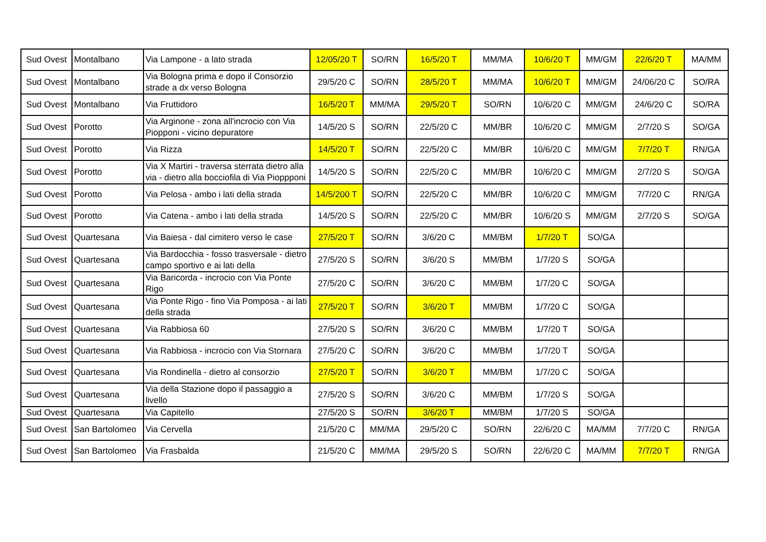| Sud Ovest | Montalbano | Via Lampone - a lato strada | 12/05/20 T | SO/RN | 16/5/20 T | MM/MA | 10/6/20 T | MM/GM | 22/6/20 T | MA/MM |
| Sud Ovest | Montalbano | Via Bologna prima e dopo il Consorzio strade a dx verso Bologna | 29/5/20 C | SO/RN | 28/5/20 T | MM/MA | 10/6/20 T | MM/GM | 24/06/20 C | SO/RA |
| Sud Ovest | Montalbano | Via Fruttidoro | 16/5/20 T | MM/MA | 29/5/20 T | SO/RN | 10/6/20 C | MM/GM | 24/6/20 C | SO/RA |
| Sud Ovest | Porotto | Via Arginone - zona all'incrocio con Via Piopponi - vicino depuratore | 14/5/20 S | SO/RN | 22/5/20 C | MM/BR | 10/6/20 C | MM/GM | 2/7/20 S | SO/GA |
| Sud Ovest | Porotto | Via Rizza | 14/5/20 T | SO/RN | 22/5/20 C | MM/BR | 10/6/20 C | MM/GM | 7/7/20 T | RN/GA |
| Sud Ovest | Porotto | Via X Martiri - traversa sterrata dietro alla via - dietro alla bocciofila di Via Pioppponi | 14/5/20 S | SO/RN | 22/5/20 C | MM/BR | 10/6/20 C | MM/GM | 2/7/20 S | SO/GA |
| Sud Ovest | Porotto | Via Pelosa - ambo i lati della strada | 14/5/200 T | SO/RN | 22/5/20 C | MM/BR | 10/6/20 C | MM/GM | 7/7/20 C | RN/GA |
| Sud Ovest | Porotto | Via Catena - ambo i lati della strada | 14/5/20 S | SO/RN | 22/5/20 C | MM/BR | 10/6/20 S | MM/GM | 2/7/20 S | SO/GA |
| Sud Ovest | Quartesana | Via Baiesa - dal cimitero verso le case | 27/5/20 T | SO/RN | 3/6/20 C | MM/BM | 1/7/20 T | SO/GA | | |
| Sud Ovest | Quartesana | Via Bardocchia - fosso trasversale - dietro campo sportivo e ai lati della | 27/5/20 S | SO/RN | 3/6/20 S | MM/BM | 1/7/20 S | SO/GA | | |
| Sud Ovest | Quartesana | Via Baricorda - incrocio con Via Ponte Rigo | 27/5/20 C | SO/RN | 3/6/20 C | MM/BM | 1/7/20 C | SO/GA | | |
| Sud Ovest | Quartesana | Via Ponte Rigo - fino Via Pomposa - ai lati della strada | 27/5/20 T | SO/RN | 3/6/20 T | MM/BM | 1/7/20 C | SO/GA | | |
| Sud Ovest | Quartesana | Via Rabbiosa 60 | 27/5/20 S | SO/RN | 3/6/20 C | MM/BM | 1/7/20 T | SO/GA | | |
| Sud Ovest | Quartesana | Via Rabbiosa - incrocio con Via Stornara | 27/5/20 C | SO/RN | 3/6/20 C | MM/BM | 1/7/20 T | SO/GA | | |
| Sud Ovest | Quartesana | Via Rondinella - dietro al consorzio | 27/5/20 T | SO/RN | 3/6/20 T | MM/BM | 1/7/20 C | SO/GA | | |
| Sud Ovest | Quartesana | Via della Stazione dopo il passaggio a livello | 27/5/20 S | SO/RN | 3/6/20 C | MM/BM | 1/7/20 S | SO/GA | | |
| Sud Ovest | Quartesana | Via Capitello | 27/5/20 S | SO/RN | 3/6/20 T | MM/BM | 1/7/20 S | SO/GA | | |
| Sud Ovest | San Bartolomeo | Via Cervella | 21/5/20 C | MM/MA | 29/5/20 C | SO/RN | 22/6/20 C | MA/MM | 7/7/20 C | RN/GA |
| Sud Ovest | San Bartolomeo | Via Frasbalda | 21/5/20 C | MM/MA | 29/5/20 S | SO/RN | 22/6/20 C | MA/MM | 7/7/20 T | RN/GA |